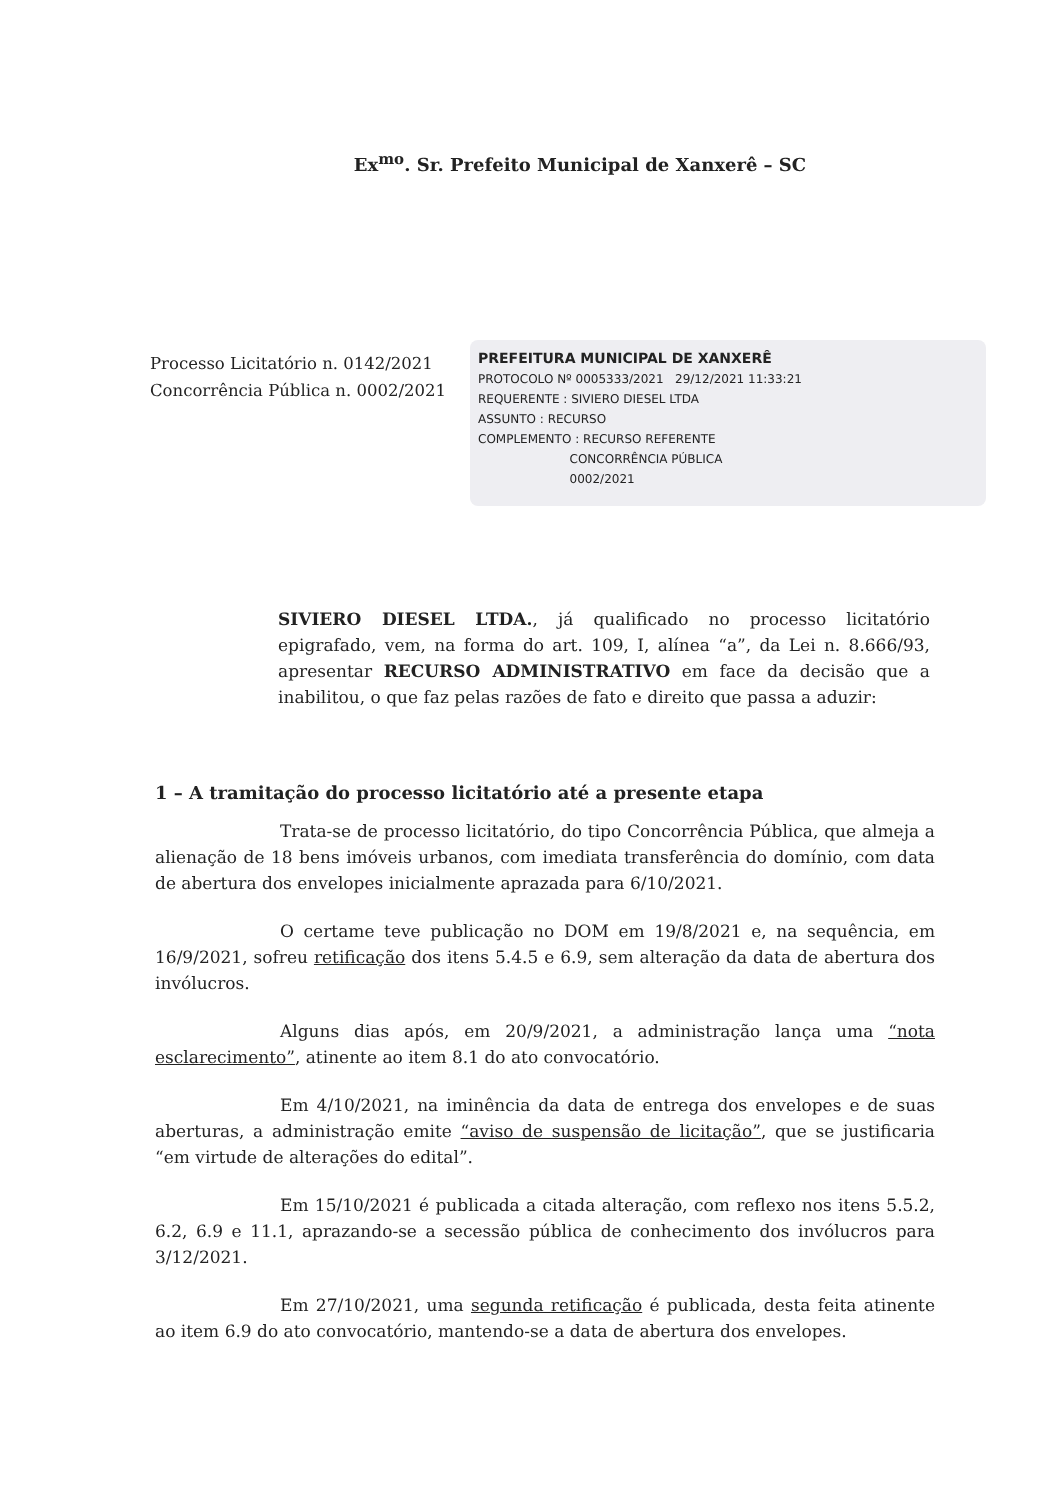Ex<sup>mo</sup>. Sr. Prefeito Municipal de Xanxerê – SC
Processo Licitatório n. 0142/2021
Concorrência Pública n. 0002/2021
PREFEITURA MUNICIPAL DE XANXERÊ
PROTOCOLO Nº 0005333/2021 29/12/2021 11:33:21
REQUERENTE : SIVIERO DIESEL LTDA
ASSUNTO : RECURSO
COMPLEMENTO : RECURSO REFERENTE
CONCORRÊNCIA PÚBLICA
0002/2021
SIVIERO DIESEL LTDA., já qualificado no processo licitatório epigrafado, vem, na forma do art. 109, I, alínea “a”, da Lei n. 8.666/93, apresentar RECURSO ADMINISTRATIVO em face da decisão que a inabilitou, o que faz pelas razões de fato e direito que passa a aduzir:
1 – A tramitação do processo licitatório até a presente etapa
Trata-se de processo licitatório, do tipo Concorrência Pública, que almeja a alienação de 18 bens imóveis urbanos, com imediata transferência do domínio, com data de abertura dos envelopes inicialmente aprazada para 6/10/2021.
O certame teve publicação no DOM em 19/8/2021 e, na sequência, em 16/9/2021, sofreu retificação dos itens 5.4.5 e 6.9, sem alteração da data de abertura dos invólucros.
Alguns dias após, em 20/9/2021, a administração lança uma “nota esclarecimento”, atinente ao item 8.1 do ato convocatório.
Em 4/10/2021, na iminência da data de entrega dos envelopes e de suas aberturas, a administração emite “aviso de suspensão de licitação”, que se justificaria “em virtude de alterações do edital”.
Em 15/10/2021 é publicada a citada alteração, com reflexo nos itens 5.5.2, 6.2, 6.9 e 11.1, aprazando-se a secessão pública de conhecimento dos invólucros para 3/12/2021.
Em 27/10/2021, uma segunda retificação é publicada, desta feita atinente ao item 6.9 do ato convocatório, mantendo-se a data de abertura dos envelopes.